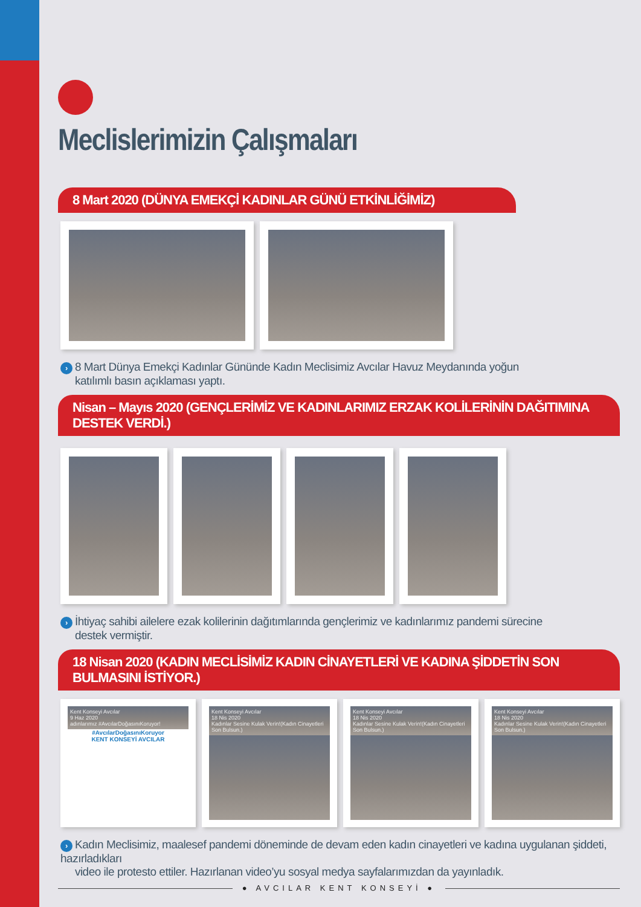Meclislerimizin Çalışmaları
8 Mart 2020 (DÜNYA EMEKÇİ KADINLAR GÜNÜ ETKİNLİĞİMİZ)
› 8 Mart Dünya Emekçi Kadınlar Gününde Kadın Meclisimiz Avcılar Havuz Meydanında yoğun
katılımlı basın açıklaması yaptı.
Nisan – Mayıs 2020 (GENÇLERİMİZ VE KADINLARIMIZ ERZAK KOLİLERİNİN DAĞITIMINA DESTEK VERDİ.)
› İhtiyaç sahibi ailelere ezak kolilerinin dağıtımlarında gençlerimiz ve kadınlarımız pandemi sürecine
destek vermiştir.
18 Nisan 2020 (KADIN MECLİSİMİZ KADIN CİNAYETLERİ VE KADINA ŞİDDETİN SON BULMASINI İSTİYOR.)
Kent Konseyi Avcılar
9 Haz 2020
adınlarımız #AvcılarDoğasınıKoruyor!
#AvcılarDoğasınıKoruyor
KENT KONSEYİ AVCILAR
Kent Konseyi Avcılar
18 Nis 2020
Kadınlar Sesine Kulak Verin!(Kadın Cinayetleri Son Bulsun.)
Kent Konseyi Avcılar
18 Nis 2020
Kadınlar Sesine Kulak Verin!(Kadın Cinayetleri Son Bulsun.)
Kent Konseyi Avcılar
18 Nis 2020
Kadınlar Sesine Kulak Verin!(Kadın Cinayetleri Son Bulsun.)
› Kadın Meclisimiz, maalesef pandemi döneminde de devam eden kadın cinayetleri ve kadına uygulanan şiddeti, hazırladıkları
video ile protesto ettiler. Hazırlanan video’yu sosyal medya sayfalarımızdan da yayınladık.
● AVCILAR KENT KONSEYİ ●